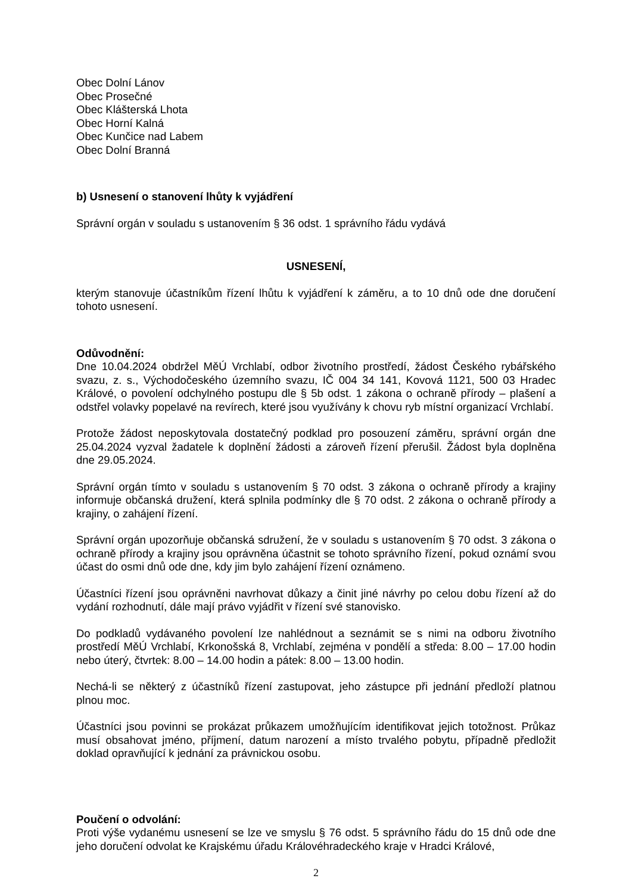Obec Dolní Lánov
Obec Prosečné
Obec Klášterská Lhota
Obec Horní Kalná
Obec Kunčice nad Labem
Obec Dolní Branná
b) Usnesení o stanovení lhůty k vyjádření
Správní orgán v souladu s ustanovením § 36 odst. 1 správního řádu vydává
USNESENÍ,
kterým stanovuje účastníkům řízení lhůtu k vyjádření k záměru, a to 10 dnů ode dne doručení tohoto usnesení.
Odůvodnění:
Dne 10.04.2024 obdržel MěÚ Vrchlabí, odbor životního prostředí, žádost Českého rybářského svazu, z. s., Východočeského územního svazu, IČ 004 34 141, Kovová 1121, 500 03 Hradec Králové, o povolení odchylného postupu dle § 5b odst. 1 zákona o ochraně přírody – plašení a odstřel volavky popelavé na revírech, které jsou využívány k chovu ryb místní organizací Vrchlabí.
Protože žádost neposkytovala dostatečný podklad pro posouzení záměru, správní orgán dne 25.04.2024 vyzval žadatele k doplnění žádosti a zároveň řízení přerušil. Žádost byla doplněna dne 29.05.2024.
Správní orgán tímto v souladu s ustanovením § 70 odst. 3 zákona o ochraně přírody a krajiny informuje občanská družení, která splnila podmínky dle § 70 odst. 2 zákona o ochraně přírody a krajiny, o zahájení řízení.
Správní orgán upozorňuje občanská sdružení, že v souladu s ustanovením § 70 odst. 3 zákona o ochraně přírody a krajiny jsou oprávněna účastnit se tohoto správního řízení, pokud oznámí svou účast do osmi dnů ode dne, kdy jim bylo zahájení řízení oznámeno.
Účastníci řízení jsou oprávněni navrhovat důkazy a činit jiné návrhy po celou dobu řízení až do vydání rozhodnutí, dále mají právo vyjádřit v řízení své stanovisko.
Do podkladů vydávaného povolení lze nahlédnout a seznámit se s nimi na odboru životního prostředí MěÚ Vrchlabí, Krkonošská 8, Vrchlabí, zejména v pondělí a středa: 8.00 – 17.00 hodin nebo úterý, čtvrtek: 8.00 – 14.00 hodin a pátek: 8.00 – 13.00 hodin.
Nechá-li se některý z účastníků řízení zastupovat, jeho zástupce při jednání předloží platnou plnou moc.
Účastníci jsou povinni se prokázat průkazem umožňujícím identifikovat jejich totožnost. Průkaz musí obsahovat jméno, příjmení, datum narození a místo trvalého pobytu, případně předložit doklad opravňující k jednání za právnickou osobu.
Poučení o odvolání:
Proti výše vydanému usnesení se lze ve smyslu § 76 odst. 5 správního řádu do 15 dnů ode dne jeho doručení odvolat ke Krajskému úřadu Královéhradeckého kraje v Hradci Králové,
2